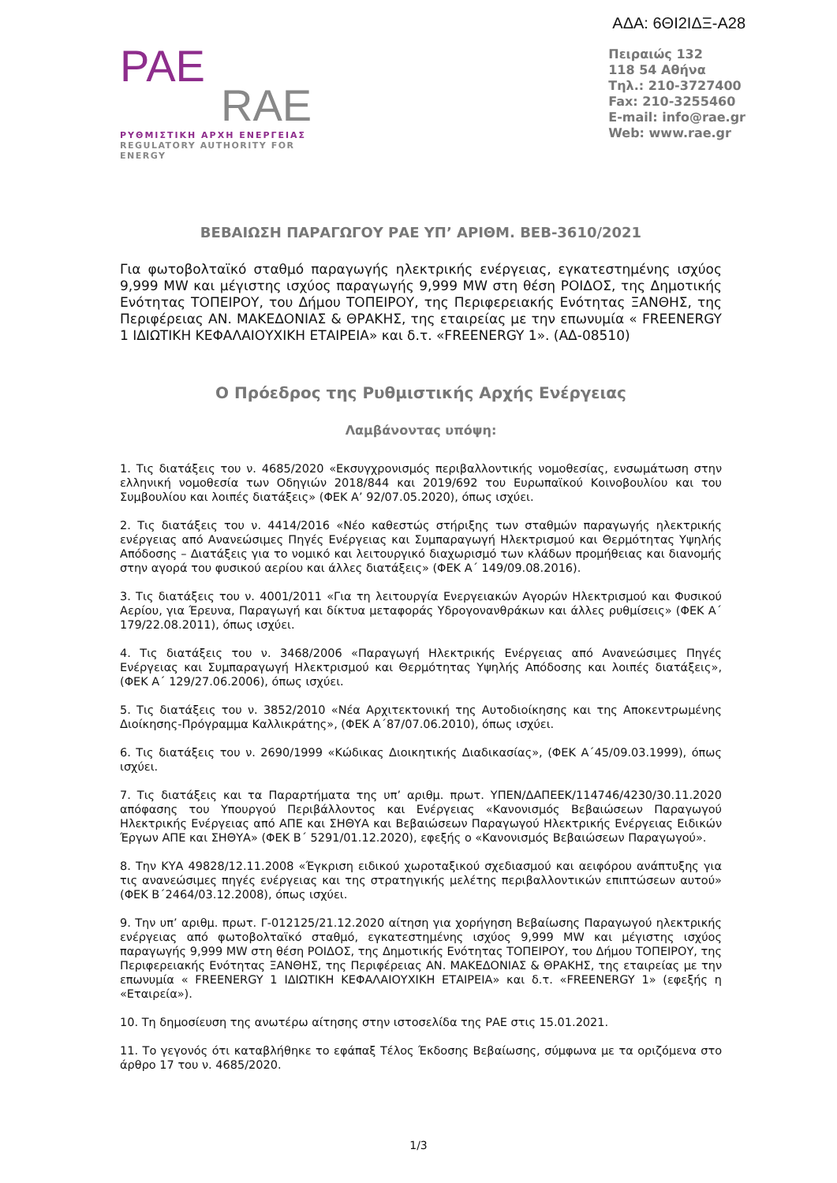ΑΔΑ: 6ΘΙ2ΙΔΞ-Α28
PAE
RAE
ΡΥΘΜΙΣΤΙΚΗ ΑΡΧΗ ΕΝΕΡΓΕΙΑΣ
REGULATORY AUTHORITY FOR ENERGY
Πειραιώς 132
118 54 Αθήνα
Τηλ.: 210-3727400
Fax: 210-3255460
E-mail: info@rae.gr
Web: www.rae.gr
ΒΕΒΑΙΩΣΗ ΠΑΡΑΓΩΓΟΥ ΡΑΕ ΥΠ’ ΑΡΙΘΜ. ΒΕΒ-3610/2021
Για φωτοβολταϊκό σταθμό παραγωγής ηλεκτρικής ενέργειας, εγκατεστημένης ισχύος 9,999 MW και μέγιστης ισχύος παραγωγής 9,999 MW στη θέση ΡΟΙΔΟΣ, της Δημοτικής Ενότητας ΤΟΠΕΙΡΟΥ, του Δήμου ΤΟΠΕΙΡΟΥ, της Περιφερειακής Ενότητας ΞΑΝΘΗΣ, της Περιφέρειας ΑΝ. ΜΑΚΕΔΟΝΙΑΣ & ΘΡΑΚΗΣ, της εταιρείας με την επωνυμία « FREENERGY 1 ΙΔΙΩΤΙΚΗ ΚΕΦΑΛΑΙΟΥΧΙΚΗ ΕΤΑΙΡΕΙΑ» και δ.τ. «FREENERGY 1». (ΑΔ-08510)
Ο Πρόεδρος της Ρυθμιστικής Αρχής Ενέργειας
Λαμβάνοντας υπόψη:
1. Τις διατάξεις του ν. 4685/2020 «Εκσυγχρονισμός περιβαλλοντικής νομοθεσίας, ενσωμάτωση στην ελληνική νομοθεσία των Οδηγιών 2018/844 και 2019/692 του Ευρωπαϊκού Κοινοβουλίου και του Συμβουλίου και λοιπές διατάξεις» (ΦΕΚ Α’ 92/07.05.2020), όπως ισχύει.
2. Τις διατάξεις του ν. 4414/2016 «Νέο καθεστώς στήριξης των σταθμών παραγωγής ηλεκτρικής ενέργειας από Ανανεώσιμες Πηγές Ενέργειας και Συμπαραγωγή Ηλεκτρισμού και Θερμότητας Υψηλής Απόδοσης – Διατάξεις για το νομικό και λειτουργικό διαχωρισμό των κλάδων προμήθειας και διανομής στην αγορά του φυσικού αερίου και άλλες διατάξεις» (ΦΕΚ Α΄ 149/09.08.2016).
3. Τις διατάξεις του ν. 4001/2011 «Για τη λειτουργία Ενεργειακών Αγορών Ηλεκτρισμού και Φυσικού Αερίου, για Έρευνα, Παραγωγή και δίκτυα μεταφοράς Υδρογονανθράκων και άλλες ρυθμίσεις» (ΦΕΚ Α΄ 179/22.08.2011), όπως ισχύει.
4. Τις διατάξεις του ν. 3468/2006 «Παραγωγή Ηλεκτρικής Ενέργειας από Ανανεώσιμες Πηγές Ενέργειας και Συμπαραγωγή Ηλεκτρισμού και Θερμότητας Υψηλής Απόδοσης και λοιπές διατάξεις», (ΦΕΚ Α΄ 129/27.06.2006), όπως ισχύει.
5. Τις διατάξεις του ν. 3852/2010 «Νέα Αρχιτεκτονική της Αυτοδιοίκησης και της Αποκεντρωμένης Διοίκησης-Πρόγραμμα Καλλικράτης», (ΦΕΚ Α΄87/07.06.2010), όπως ισχύει.
6. Τις διατάξεις του ν. 2690/1999 «Κώδικας Διοικητικής Διαδικασίας», (ΦΕΚ Α΄45/09.03.1999), όπως ισχύει.
7. Τις διατάξεις και τα Παραρτήματα της υπ’ αριθμ. πρωτ. ΥΠΕΝ/ΔΑΠΕΕΚ/114746/4230/30.11.2020 απόφασης του Υπουργού Περιβάλλοντος και Ενέργειας «Κανονισμός Βεβαιώσεων Παραγωγού Ηλεκτρικής Ενέργειας από ΑΠΕ και ΣΗΘΥΑ και Βεβαιώσεων Παραγωγού Ηλεκτρικής Ενέργειας Ειδικών Έργων ΑΠΕ και ΣΗΘΥΑ» (ΦΕΚ Β΄ 5291/01.12.2020), εφεξής ο «Κανονισμός Βεβαιώσεων Παραγωγού».
8. Την ΚΥΑ 49828/12.11.2008 «Έγκριση ειδικού χωροταξικού σχεδιασμού και αειφόρου ανάπτυξης για τις ανανεώσιμες πηγές ενέργειας και της στρατηγικής μελέτης περιβαλλοντικών επιπτώσεων αυτού» (ΦΕΚ Β΄2464/03.12.2008), όπως ισχύει.
9. Την υπ’ αριθμ. πρωτ. Γ-012125/21.12.2020 αίτηση για χορήγηση Βεβαίωσης Παραγωγού ηλεκτρικής ενέργειας από φωτοβολταϊκό σταθμό, εγκατεστημένης ισχύος 9,999 MW και μέγιστης ισχύος παραγωγής 9,999 MW στη θέση ΡΟΙΔΟΣ, της Δημοτικής Ενότητας ΤΟΠΕΙΡΟΥ, του Δήμου ΤΟΠΕΙΡΟΥ, της Περιφερειακής Ενότητας ΞΑΝΘΗΣ, της Περιφέρειας ΑΝ. ΜΑΚΕΔΟΝΙΑΣ & ΘΡΑΚΗΣ, της εταιρείας με την επωνυμία « FREENERGY 1 ΙΔΙΩΤΙΚΗ ΚΕΦΑΛΑΙΟΥΧΙΚΗ ΕΤΑΙΡΕΙΑ» και δ.τ. «FREENERGY 1» (εφεξής η «Εταιρεία»).
10. Τη δημοσίευση της ανωτέρω αίτησης στην ιστοσελίδα της ΡΑΕ στις 15.01.2021.
11. Το γεγονός ότι καταβλήθηκε το εφάπαξ Τέλος Έκδοσης Βεβαίωσης, σύμφωνα με τα οριζόμενα στο άρθρο 17 του ν. 4685/2020.
1/3